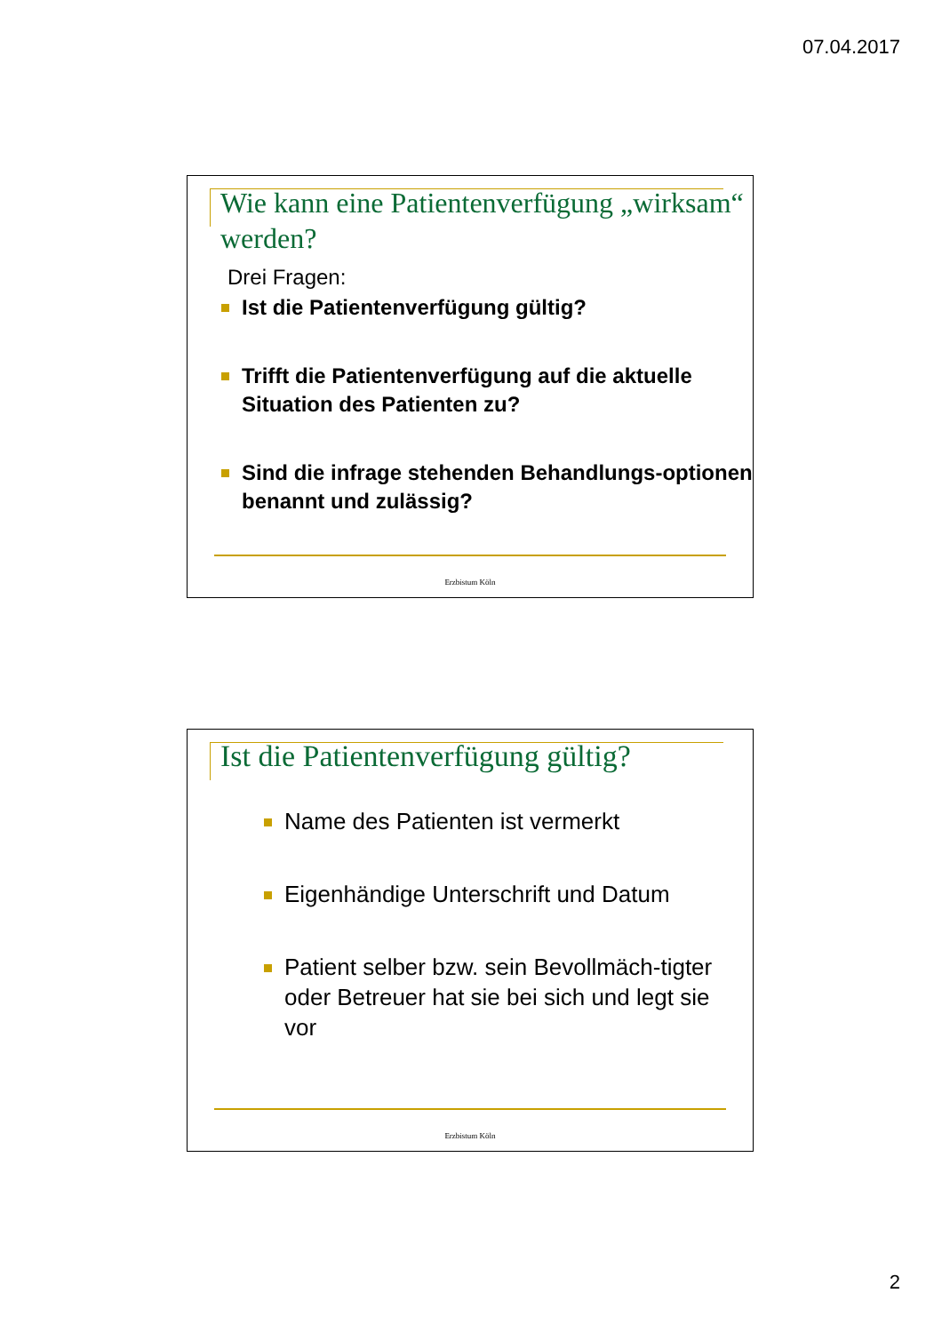07.04.2017
Wie kann eine Patientenverfügung „wirksam“ werden?
Drei Fragen:
Ist die Patientenverfügung gültig?
Trifft die Patientenverfügung auf die aktuelle Situation des Patienten zu?
Sind die infrage stehenden Behandlungs-optionen benannt und zulässig?
Erzbistum Köln
Ist die Patientenverfügung gültig?
Name des Patienten ist vermerkt
Eigenhändige Unterschrift und Datum
Patient selber bzw. sein Bevollmäch-tigter oder Betreuer hat sie bei sich und legt sie vor
Erzbistum Köln
2